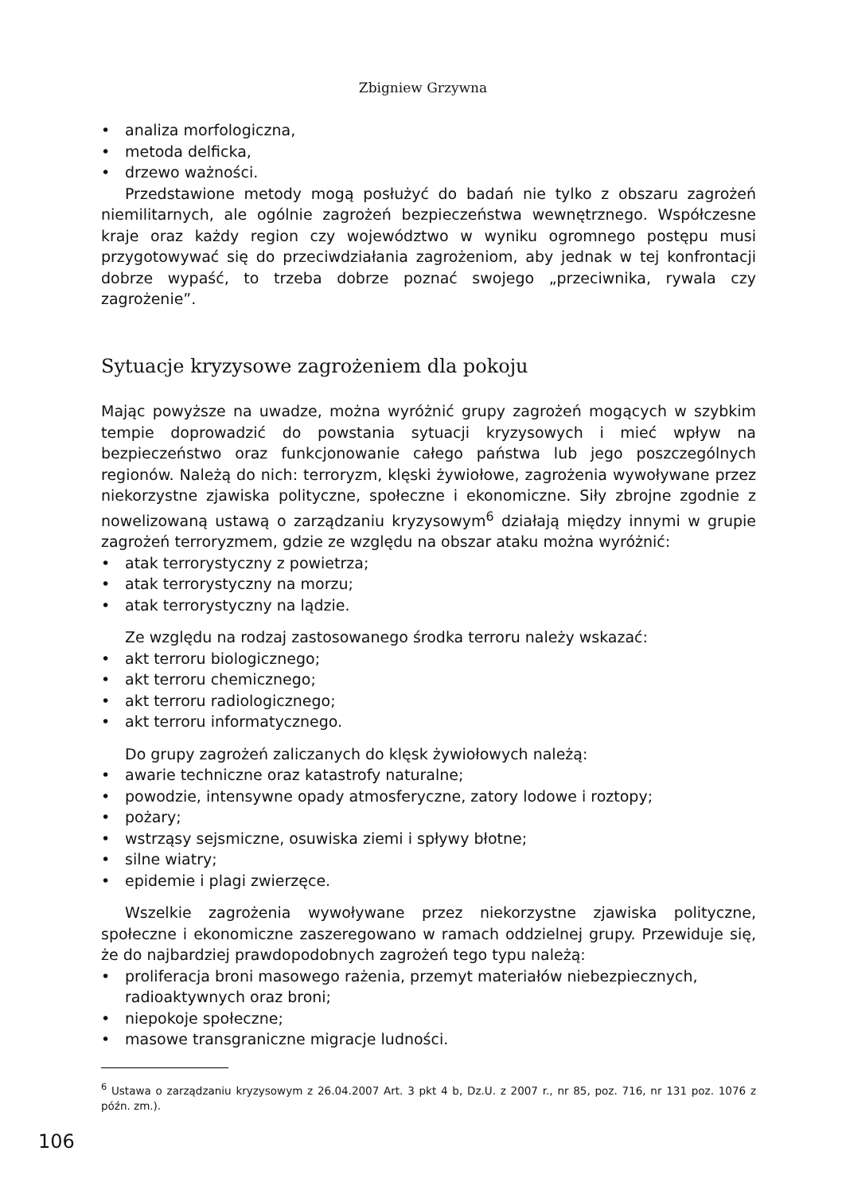Zbigniew Grzywna
• analiza morfologiczna,
• metoda delficka,
• drzewo ważności.
Przedstawione metody mogą posłużyć do badań nie tylko z obszaru zagrożeń niemilitarnych, ale ogólnie zagrożeń bezpieczeństwa wewnętrznego. Współczesne kraje oraz każdy region czy województwo w wyniku ogromnego postępu musi przygotowywać się do przeciwdziałania zagrożeniom, aby jednak w tej konfrontacji dobrze wypaść, to trzeba dobrze poznać swojego „przeciwnika, rywala czy zagrożenie”.
Sytuacje kryzysowe zagrożeniem dla pokoju
Mając powyższe na uwadze, można wyróżnić grupy zagrożeń mogących w szybkim tempie doprowadzić do powstania sytuacji kryzysowych i mieć wpływ na bezpieczeństwo oraz funkcjonowanie całego państwa lub jego poszczególnych regionów. Należą do nich: terroryzm, klęski żywiołowe, zagrożenia wywoływane przez niekorzystne zjawiska polityczne, społeczne i ekonomiczne. Siły zbrojne zgodnie z nowelizowaną ustawą o zarządzaniu kryzysowym<sup>6</sup> działają między innymi w grupie zagrożeń terroryzmem, gdzie ze względu na obszar ataku można wyróżnić:
• atak terrorystyczny z powietrza;
• atak terrorystyczny na morzu;
• atak terrorystyczny na lądzie.
Ze względu na rodzaj zastosowanego środka terroru należy wskazać:
• akt terroru biologicznego;
• akt terroru chemicznego;
• akt terroru radiologicznego;
• akt terroru informatycznego.
Do grupy zagrożeń zaliczanych do klęsk żywiołowych należą:
• awarie techniczne oraz katastrofy naturalne;
• powodzie, intensywne opady atmosferyczne, zatory lodowe i roztopy;
• pożary;
• wstrząsy sejsmiczne, osuwiska ziemi i spływy błotne;
• silne wiatry;
• epidemie i plagi zwierzęce.
Wszelkie zagrożenia wywoływane przez niekorzystne zjawiska polityczne, społeczne i ekonomiczne zaszeregowano w ramach oddzielnej grupy. Przewiduje się, że do najbardziej prawdopodobnych zagrożeń tego typu należą:
• proliferacja broni masowego rażenia, przemyt materiałów niebezpiecznych, radioaktywnych oraz broni;
• niepokoje społeczne;
• masowe transgraniczne migracje ludności.
<sup>6</sup> Ustawa o zarządzaniu kryzysowym z 26.04.2007 Art. 3 pkt 4 b, Dz.U. z 2007 r., nr 85, poz. 716, nr 131 poz. 1076 z późn. zm.).
106